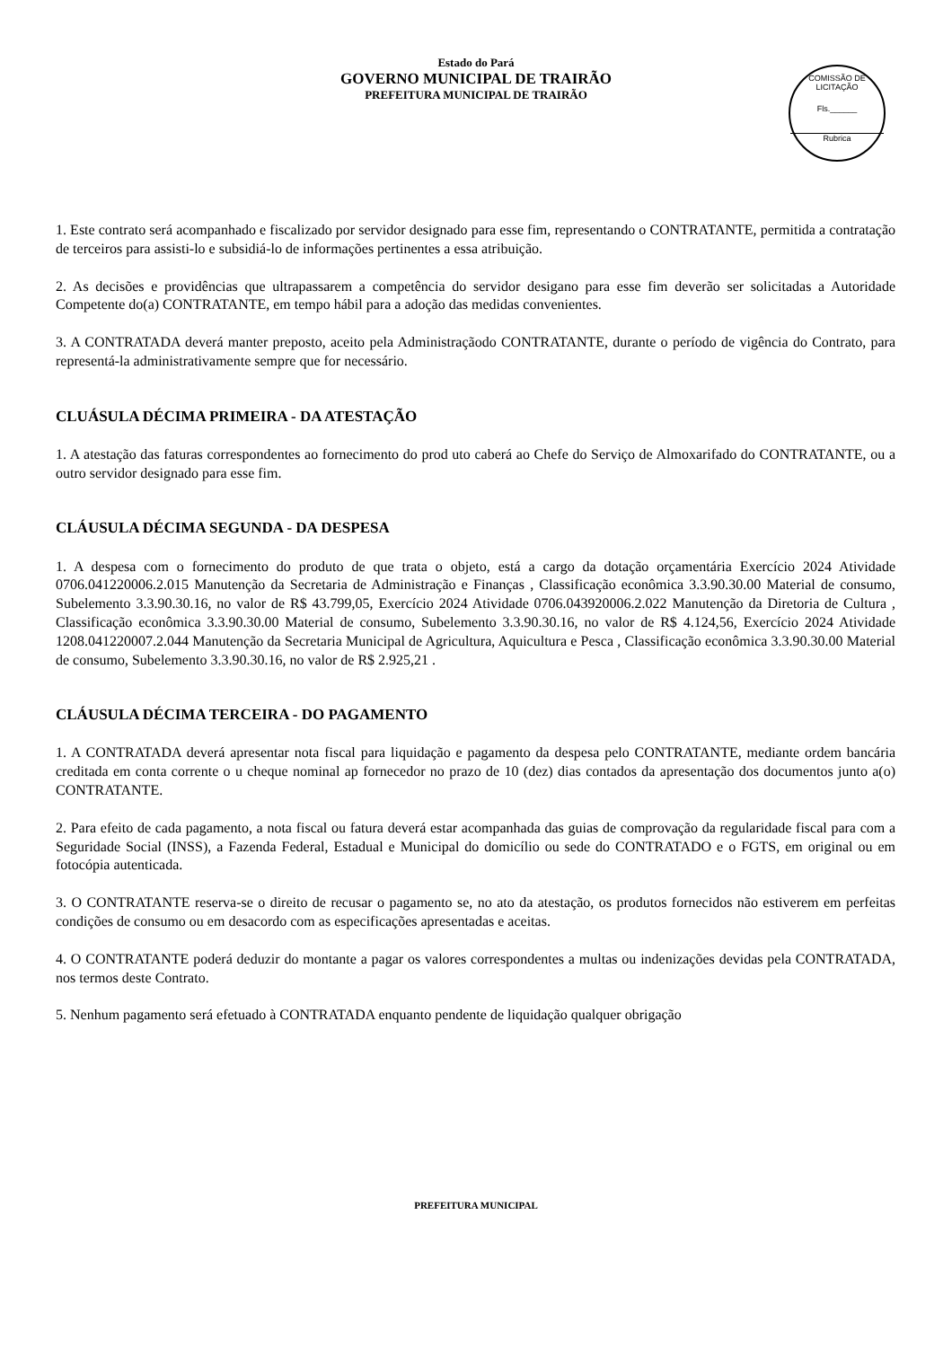Estado do Pará
GOVERNO MUNICIPAL DE TRAIRÃO
PREFEITURA MUNICIPAL DE TRAIRÃO
COMISSÃO DE LICITAÇÃO
Fls.______
Rubrica
1. Este contrato será acompanhado e fiscalizado por servidor designado para esse fim, representando o CONTRATANTE, permitida a contratação de terceiros para assisti-lo e subsidiá-lo de informações pertinentes a essa atribuição.
2. As decisões e providências que ultrapassarem a competência do servidor desigano para esse fim deverão ser solicitadas a Autoridade Competente do(a) CONTRATANTE, em tempo hábil para a adoção das medidas convenientes.
3. A CONTRATADA deverá manter preposto, aceito pela Administraçãodo CONTRATANTE, durante o período de vigência do Contrato, para representá-la administrativamente sempre que for necessário.
CLUÁSULA DÉCIMA PRIMEIRA - DA ATESTAÇÃO
1. A atestação das faturas correspondentes ao fornecimento do prod uto caberá ao Chefe do Serviço de Almoxarifado do CONTRATANTE, ou a outro servidor designado para esse fim.
CLÁUSULA DÉCIMA SEGUNDA - DA DESPESA
1. A despesa com o fornecimento do produto de que trata o objeto, está a cargo da dotação orçamentária Exercício 2024 Atividade 0706.041220006.2.015 Manutenção da Secretaria de Administração e Finanças , Classificação econômica 3.3.90.30.00 Material de consumo, Subelemento 3.3.90.30.16, no valor de R$ 43.799,05, Exercício 2024 Atividade 0706.043920006.2.022 Manutenção da Diretoria de Cultura , Classificação econômica 3.3.90.30.00 Material de consumo, Subelemento 3.3.90.30.16, no valor de R$ 4.124,56, Exercício 2024 Atividade 1208.041220007.2.044 Manutenção da Secretaria Municipal de Agricultura, Aquicultura e Pesca , Classificação econômica 3.3.90.30.00 Material de consumo, Subelemento 3.3.90.30.16, no valor de R$ 2.925,21 .
CLÁUSULA DÉCIMA TERCEIRA - DO PAGAMENTO
1. A CONTRATADA deverá apresentar nota fiscal para liquidação e pagamento da despesa pelo CONTRATANTE, mediante ordem bancária creditada em conta corrente o u cheque nominal ap fornecedor no prazo de 10 (dez) dias contados da apresentação dos documentos junto a(o) CONTRATANTE.
2. Para efeito de cada pagamento, a nota fiscal ou fatura deverá estar acompanhada das guias de comprovação da regularidade fiscal para com a Seguridade Social (INSS), a Fazenda Federal, Estadual e Municipal do domicílio ou sede do CONTRATADO e o FGTS, em original ou em fotocópia autenticada.
3. O CONTRATANTE reserva-se o direito de recusar o pagamento se, no ato da atestação, os produtos fornecidos não estiverem em perfeitas condições de consumo ou em desacordo com as especificações apresentadas e aceitas.
4. O CONTRATANTE poderá deduzir do montante a pagar os valores correspondentes a multas ou indenizações devidas pela CONTRATADA, nos termos deste Contrato.
5. Nenhum pagamento será efetuado à CONTRATADA enquanto pendente de liquidação qualquer obrigação
PREFEITURA MUNICIPAL